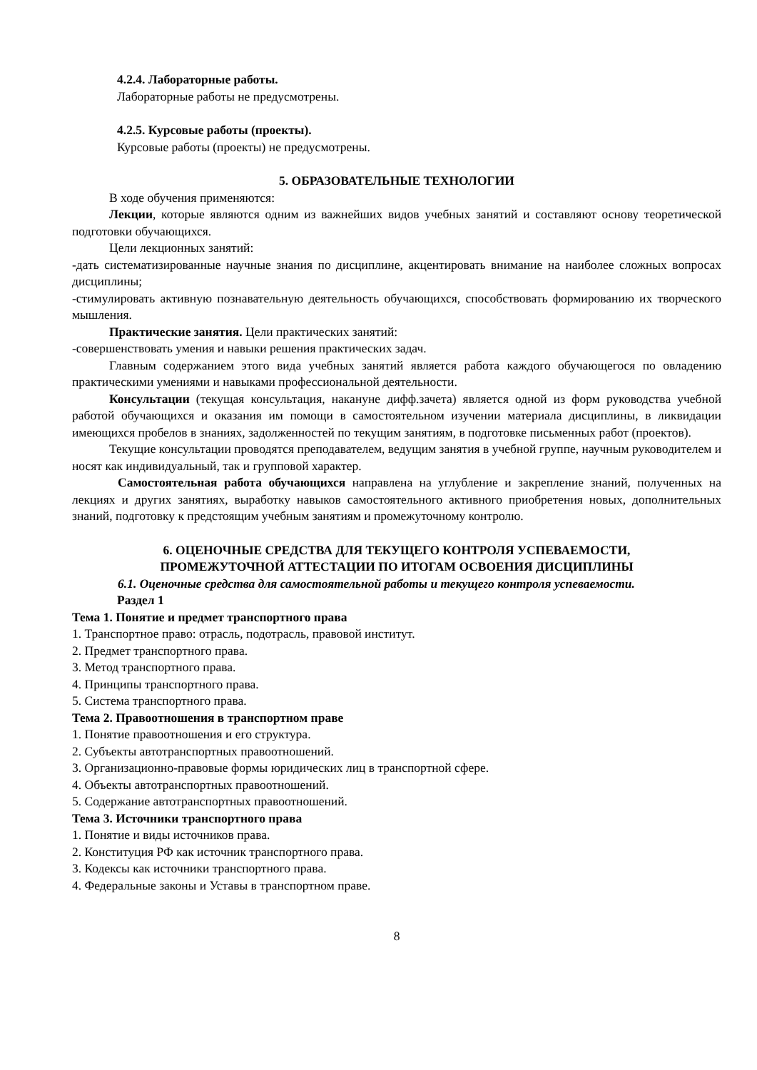4.2.4. Лабораторные работы.
Лабораторные работы не предусмотрены.
4.2.5. Курсовые работы (проекты).
Курсовые работы (проекты) не предусмотрены.
5. ОБРАЗОВАТЕЛЬНЫЕ ТЕХНОЛОГИИ
В ходе обучения применяются:
Лекции, которые являются одним из важнейших видов учебных занятий и составляют основу теоретической подготовки обучающихся.
Цели лекционных занятий:
-дать систематизированные научные знания по дисциплине, акцентировать внимание на наиболее сложных вопросах дисциплины;
-стимулировать активную познавательную деятельность обучающихся, способствовать формированию их творческого мышления.
Практические занятия. Цели практических занятий:
-совершенствовать умения и навыки решения практических задач.
Главным содержанием этого вида учебных занятий является работа каждого обучающегося по овладению практическими умениями и навыками профессиональной деятельности.
Консультации (текущая консультация, накануне дифф.зачета) является одной из форм руководства учебной работой обучающихся и оказания им помощи в самостоятельном изучении материала дисциплины, в ликвидации имеющихся пробелов в знаниях, задолженностей по текущим занятиям, в подготовке письменных работ (проектов).
Текущие консультации проводятся преподавателем, ведущим занятия в учебной группе, научным руководителем и носят как индивидуальный, так и групповой характер.
Самостоятельная работа обучающихся направлена на углубление и закрепление знаний, полученных на лекциях и других занятиях, выработку навыков самостоятельного активного приобретения новых, дополнительных знаний, подготовку к предстоящим учебным занятиям и промежуточному контролю.
6. ОЦЕНОЧНЫЕ СРЕДСТВА ДЛЯ ТЕКУЩЕГО КОНТРОЛЯ УСПЕВАЕМОСТИ,
ПРОМЕЖУТОЧНОЙ АТТЕСТАЦИИ ПО ИТОГАМ ОСВОЕНИЯ ДИСЦИПЛИНЫ
6.1. Оценочные средства для самостоятельной работы и текущего контроля успеваемости.
Раздел 1
Тема 1. Понятие и предмет транспортного права
1. Транспортное право: отрасль, подотрасль, правовой институт.
2. Предмет транспортного права.
3. Метод транспортного права.
4. Принципы транспортного права.
5. Система транспортного права.
Тема 2. Правоотношения в транспортном праве
1. Понятие правоотношения и его структура.
2. Субъекты автотранспортных правоотношений.
3. Организационно-правовые формы юридических лиц в транспортной сфере.
4. Объекты автотранспортных правоотношений.
5. Содержание автотранспортных правоотношений.
Тема 3. Источники транспортного права
1. Понятие и виды источников права.
2. Конституция РФ как источник транспортного права.
3. Кодексы как источники транспортного права.
4. Федеральные законы и Уставы в транспортном праве.
8